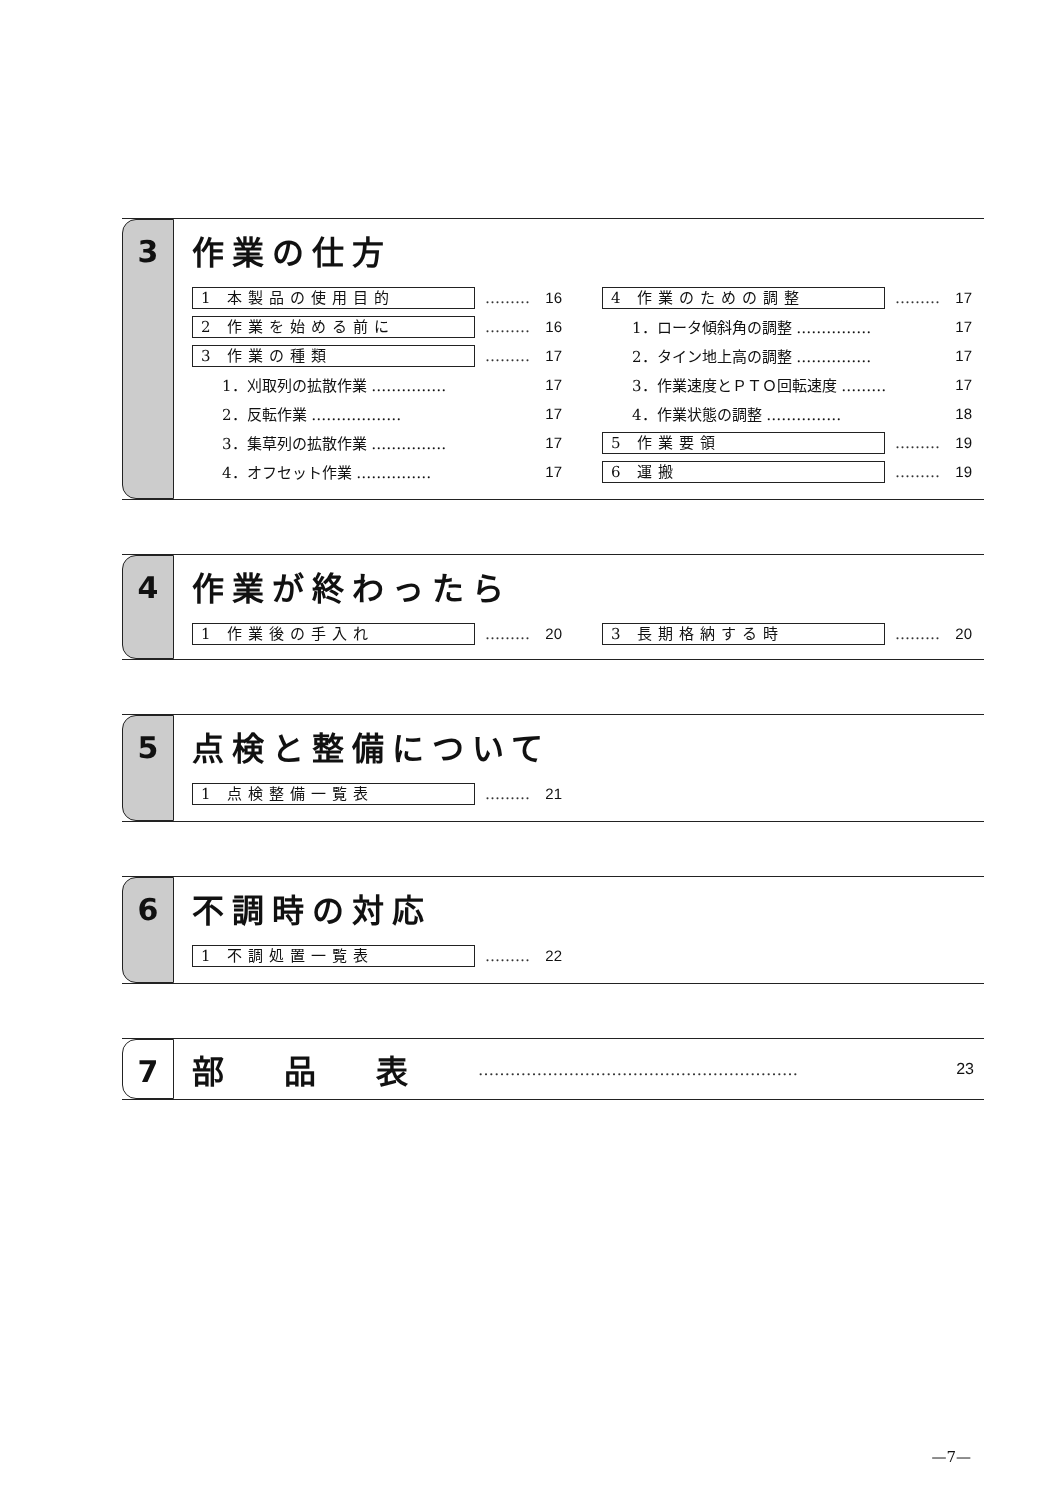3
作業の仕方
1 本製品の使用目的 ……… 16
2 作業を始める前に ……… 16
3 作業の種類 ……… 17
1．刈取列の拡散作業 …………… 17
2．反転作業 ……………… 17
3．集草列の拡散作業 …………… 17
4．オフセット作業 …………… 17
4 作業のための調整 ……… 17
1．ロータ傾斜角の調整 …………… 17
2．タイン地上高の調整 …………… 17
3．作業速度とＰＴＯ回転速度 ……… 17
4．作業状態の調整 …………… 18
5 作業要領 ……… 19
6 運搬 ……… 19
4
作業が終わったら
1 作業後の手入れ ……… 20
3 長期格納する時 ……… 20
5
点検と整備について
1 点検整備一覧表 ……… 21
6
不調時の対応
1 不調処置一覧表 ……… 22
7
部品表
…………………………………………………… 23
—7—